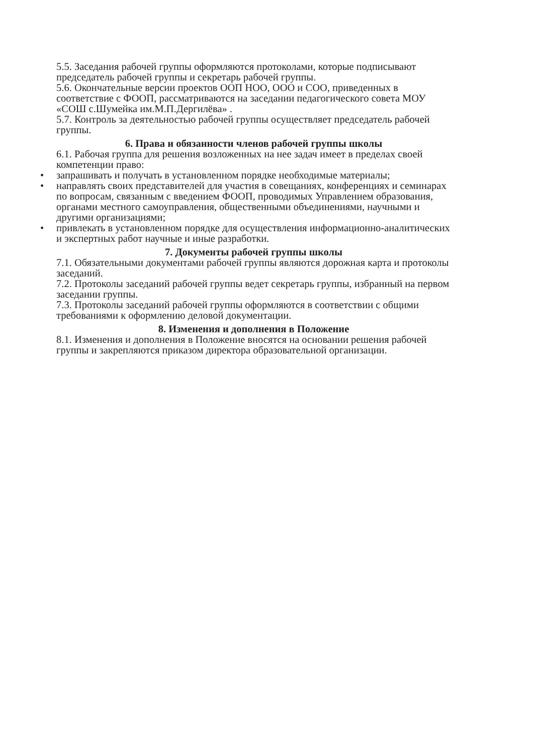5.5. Заседания рабочей группы оформляются протоколами, которые подписывают председатель рабочей группы и секретарь рабочей группы.
5.6. Окончательные версии проектов ООП НОО, ООО и СОО, приведенных в соответствие с ФООП, рассматриваются на заседании педагогического совета МОУ «СОШ с.Шумейка им.М.П.Дергилёва» .
5.7. Контроль за деятельностью рабочей группы осуществляет председатель рабочей группы.
6. Права и обязанности членов рабочей группы школы
6.1. Рабочая группа для решения возложенных на нее задач имеет в пределах своей компетенции право:
• запрашивать и получать в установленном порядке необходимые материалы;
• направлять своих представителей для участия в совещаниях, конференциях и семинарах по вопросам, связанным с введением ФООП, проводимых Управлением образования, органами местного самоуправления, общественными объединениями, научными и другими организациями;
• привлекать в установленном порядке для осуществления информационно-аналитических и экспертных работ научные и иные разработки.
7. Документы рабочей группы школы
7.1. Обязательными документами рабочей группы являются дорожная карта и протоколы заседаний.
7.2. Протоколы заседаний рабочей группы ведет секретарь группы, избранный на первом заседании группы.
7.3. Протоколы заседаний рабочей группы оформляются в соответствии с общими требованиями к оформлению деловой документации.
8. Изменения и дополнения в Положение
8.1. Изменения и дополнения в Положение вносятся на основании решения рабочей группы и закрепляются приказом директора образовательной организации.